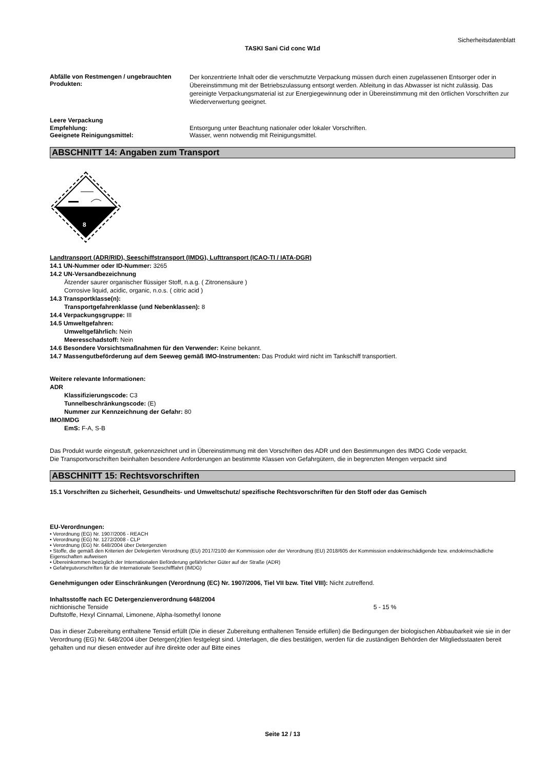Sicherheitsdatenblatt
TASKI Sani Cid conc W1d
Abfälle von Restmengen / ungebrauchten Produkten:
Der konzentrierte Inhalt oder die verschmutzte Verpackung müssen durch einen zugelassenen Entsorger oder in Übereinstimmung mit der Betriebszulassung entsorgt werden. Ableitung in das Abwasser ist nicht zulässig. Das gereinigte Verpackungsmaterial ist zur Energiegewinnung oder in Übereinstimmung mit den örtlichen Vorschriften zur Wiederverwertung geeignet.
Leere Verpackung
Empfehlung: Entsorgung unter Beachtung nationaler oder lokaler Vorschriften.
Geeignete Reinigungsmittel: Wasser, wenn notwendig mit Reinigungsmittel.
ABSCHNITT 14: Angaben zum Transport
8
Landtransport (ADR/RID), Seeschiffstransport (IMDG), Lufttransport (ICAO-TI / IATA-DGR)
14.1 UN-Nummer oder ID-Nummer: 3265
14.2 UN-Versandbezeichnung
Ätzender saurer organischer flüssiger Stoff, n.a.g. ( Zitronensäure )
Corrosive liquid, acidic, organic, n.o.s. ( citric acid )
14.3 Transportklasse(n):
Transportgefahrenklasse (und Nebenklassen): 8
14.4 Verpackungsgruppe: III
14.5 Umweltgefahren:
Umweltgefährlich: Nein
Meeresschadstoff: Nein
14.6 Besondere Vorsichtsmaßnahmen für den Verwender: Keine bekannt.
14.7 Massengutbeförderung auf dem Seeweg gemäß IMO-Instrumenten: Das Produkt wird nicht im Tankschiff transportiert.
Weitere relevante Informationen:
ADR
Klassifizierungscode: C3
Tunnelbeschränkungscode: (E)
Nummer zur Kennzeichnung der Gefahr: 80
IMO/IMDG
EmS: F-A, S-B
Das Produkt wurde eingestuft, gekennzeichnet und in Übereinstimmung mit den Vorschriften des ADR und den Bestimmungen des IMDG Code verpackt.
Die Transportvorschriften beinhalten besondere Anforderungen an bestimmte Klassen von Gefahrgütern, die in begrenzten Mengen verpackt sind
ABSCHNITT 15: Rechtsvorschriften
15.1 Vorschriften zu Sicherheit, Gesundheits- und Umweltschutz/ spezifische Rechtsvorschriften für den Stoff oder das Gemisch
EU-Verordnungen:
• Verordnung (EG) Nr. 1907/2006 - REACH
• Verordnung (EG) Nr. 1272/2008 - CLP
• Verordnung (EG) Nr. 648/2004 über Detergenzien
• Stoffe, die gemäß den Kriterien der Delegierten Verordnung (EU) 2017/2100 der Kommission oder der Verordnung (EU) 2018/605 der Kommission endokrinschädigende bzw. endokrinschädliche Eigenschaften aufweisen
• Übereinkommen bezüglich der Internationalen Beförderung gefährlicher Güter auf der Straße (ADR)
• Gefahrgutvorschriften für die Internationale Seeschifffahrt (IMDG)
Genehmigungen oder Einschränkungen (Verordnung (EC) Nr. 1907/2006, Tiel VII bzw. Titel VIII): Nicht zutreffend.
Inhaltsstoffe nach EC Detergenzienverordnung 648/2004
nichtionische Tenside 5 - 15 %
Duftstoffe, Hexyl Cinnamal, Limonene, Alpha-Isomethyl Ionone
Das in dieser Zubereitung enthaltene Tensid erfüllt (Die in dieser Zubereitung enthaltenen Tenside erfüllen) die Bedingungen der biologischen Abbaubarkeit wie sie in der Verordnung (EG) Nr. 648/2004 über Detergen(z)tien festgelegt sind. Unterlagen, die dies bestätigen, werden für die zuständigen Behörden der Mitgliedsstaaten bereit gehalten und nur diesen entweder auf ihre direkte oder auf Bitte eines
Seite 12 / 13